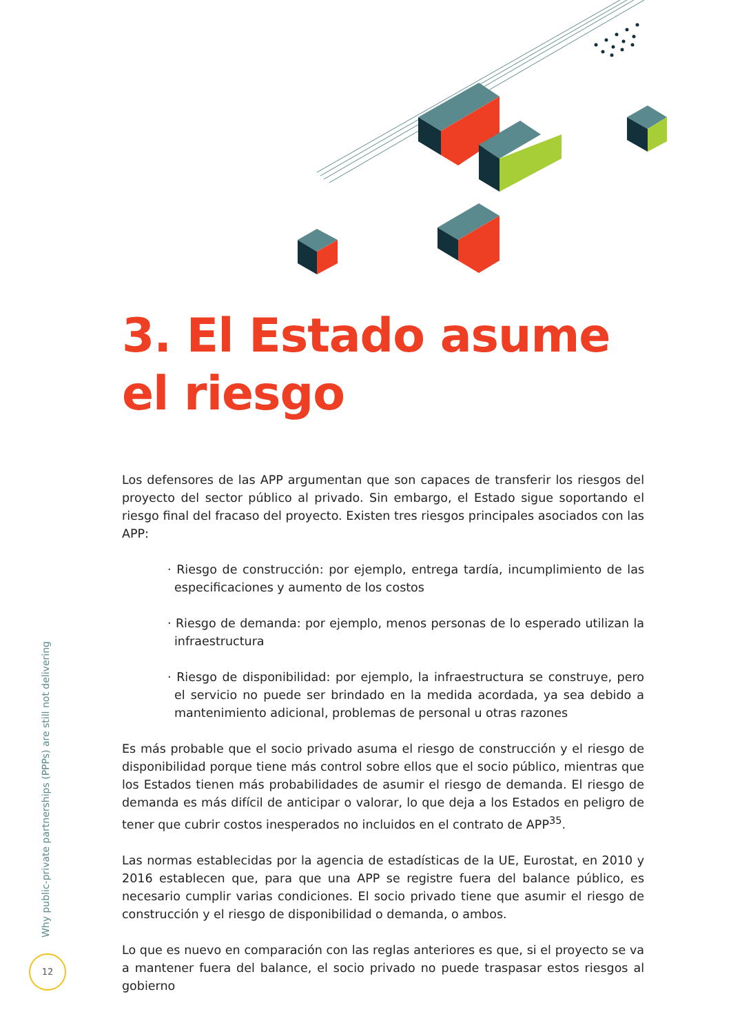3. El Estado asume
el riesgo
Los defensores de las APP argumentan que son capaces de transferir los riesgos del proyecto del sector público al privado. Sin embargo, el Estado sigue soportando el riesgo final del fracaso del proyecto. Existen tres riesgos principales asociados con las APP:
· Riesgo de construcción: por ejemplo, entrega tardía, incumplimiento de las especificaciones y aumento de los costos
· Riesgo de demanda: por ejemplo, menos personas de lo esperado utilizan la infraestructura
· Riesgo de disponibilidad: por ejemplo, la infraestructura se construye, pero el servicio no puede ser brindado en la medida acordada, ya sea debido a mantenimiento adicional, problemas de personal u otras razones
Es más probable que el socio privado asuma el riesgo de construcción y el riesgo de disponibilidad porque tiene más control sobre ellos que el socio público, mientras que los Estados tienen más probabilidades de asumir el riesgo de demanda. El riesgo de demanda es más difícil de anticipar o valorar, lo que deja a los Estados en peligro de tener que cubrir costos inesperados no incluidos en el contrato de APP<sup>35</sup>.
Las normas establecidas por la agencia de estadísticas de la UE, Eurostat, en 2010 y 2016 establecen que, para que una APP se registre fuera del balance público, es necesario cumplir varias condiciones. El socio privado tiene que asumir el riesgo de construcción y el riesgo de disponibilidad o demanda, o ambos.
Lo que es nuevo en comparación con las reglas anteriores es que, si el proyecto se va a mantener fuera del balance, el socio privado no puede traspasar estos riesgos al gobierno
Why public-private partnerships (PPPs) are still not delivering
12